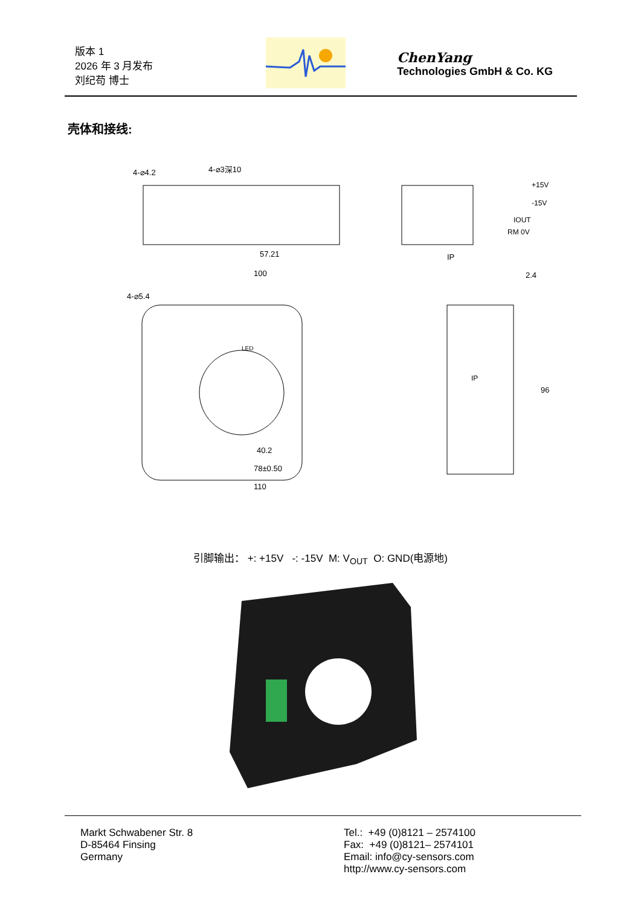版本 1
2026 年 3 月发布
刘纪苟 博士
ChenYang
Technologies GmbH & Co. KG
壳体和接线:
4-⌀4.2
4-⌀3深10
57.21
100
+15V
-15V
IOUT
RM 0V
IP
4-⌀5.4
LED
IP
40.2
78±0.50
110
2.4
96
引脚输出： +: +15V -: -15V M: V<sub>OUT</sub> O: GND(电源地)
Markt Schwabener Str. 8
D-85464 Finsing
Germany
Tel.: +49 (0)8121 – 2574100
Fax: +49 (0)8121– 2574101
Email: info@cy-sensors.com
http://www.cy-sensors.com